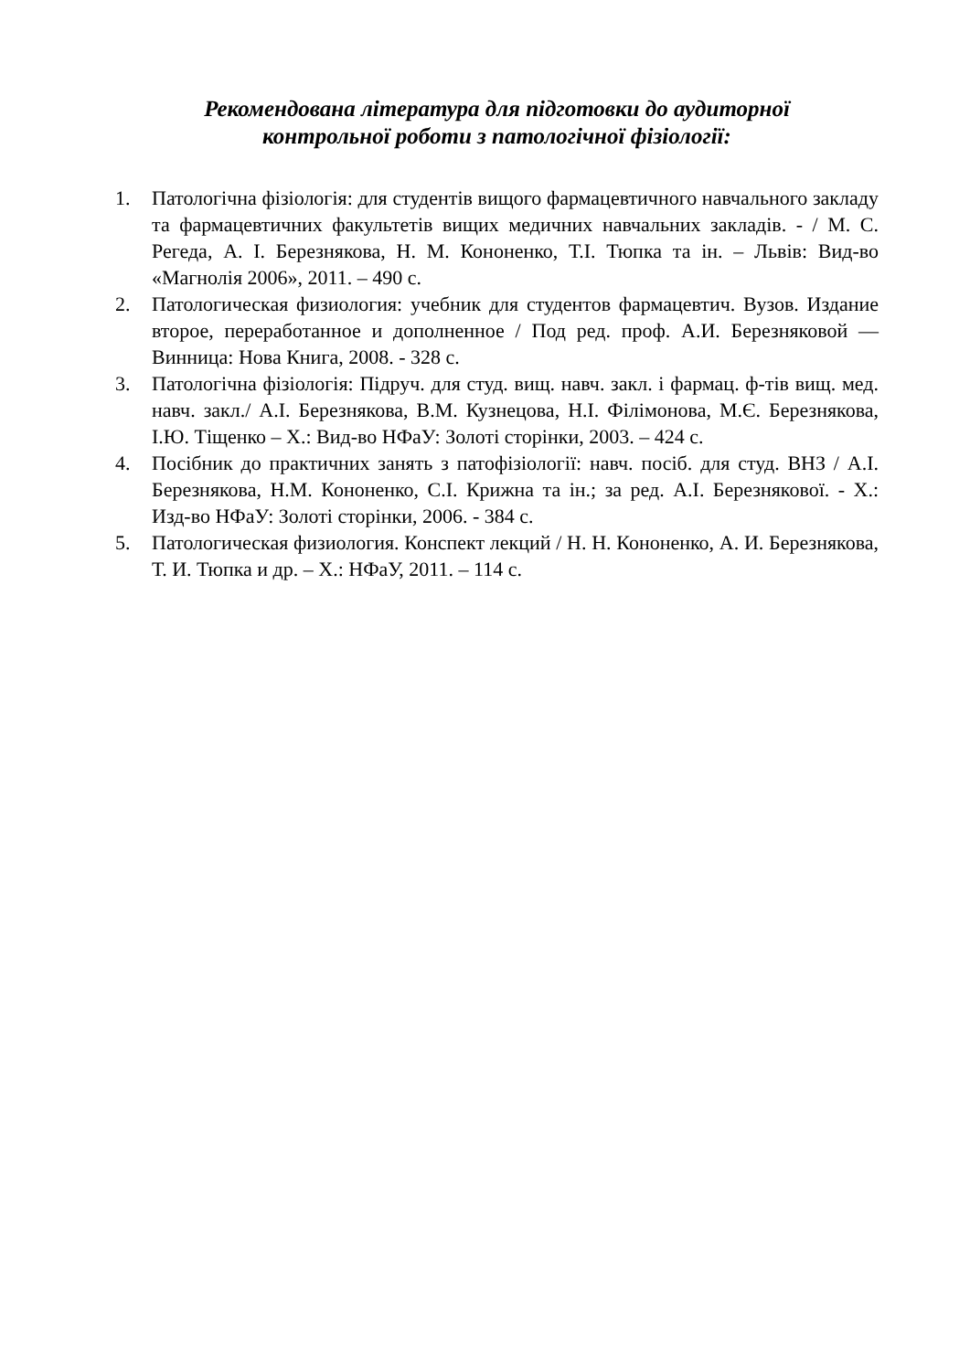Рекомендована література для підготовки до аудиторної
контрольної роботи з патологічної фізіології:
1. Патологічна фізіологія: для студентів вищого фармацевтичного навчального закладу та фармацевтичних факультетів вищих медичних навчальних закладів. - / М. С. Регеда, А. І. Березнякова, Н. М. Кононенко, Т.І. Тюпка та ін. – Львів: Вид-во «Магнолія 2006», 2011. – 490 с.
2. Патологическая физиология: учебник для студентов фармацевтич. Вузов. Издание второе, переработанное и дополненное / Под ред. проф. А.И. Березняковой — Винница: Нова Книга, 2008. - 328 с.
3. Патологічна фізіологія: Підруч. для студ. вищ. навч. закл. і фармац. ф-тів вищ. мед. навч. закл./ А.І. Березнякова, В.М. Кузнецова, Н.І. Філімонова, М.Є. Березнякова, І.Ю. Тіщенко – Х.: Вид-во НФаУ: Золоті сторінки, 2003. – 424 с.
4. Посібник до практичних занять з патофізіології: навч. посіб. для студ. ВНЗ / А.І. Березнякова, Н.М. Кононенко, С.І. Крижна та ін.; за ред. А.І. Березнякової. - Х.: Изд-во НФаУ: Золоті сторінки, 2006. - 384 с.
5. Патологическая физиология. Конспект лекций / Н. Н. Кононенко, А. И. Березнякова, Т. И. Тюпка и др. – Х.: НФаУ, 2011. – 114 с.